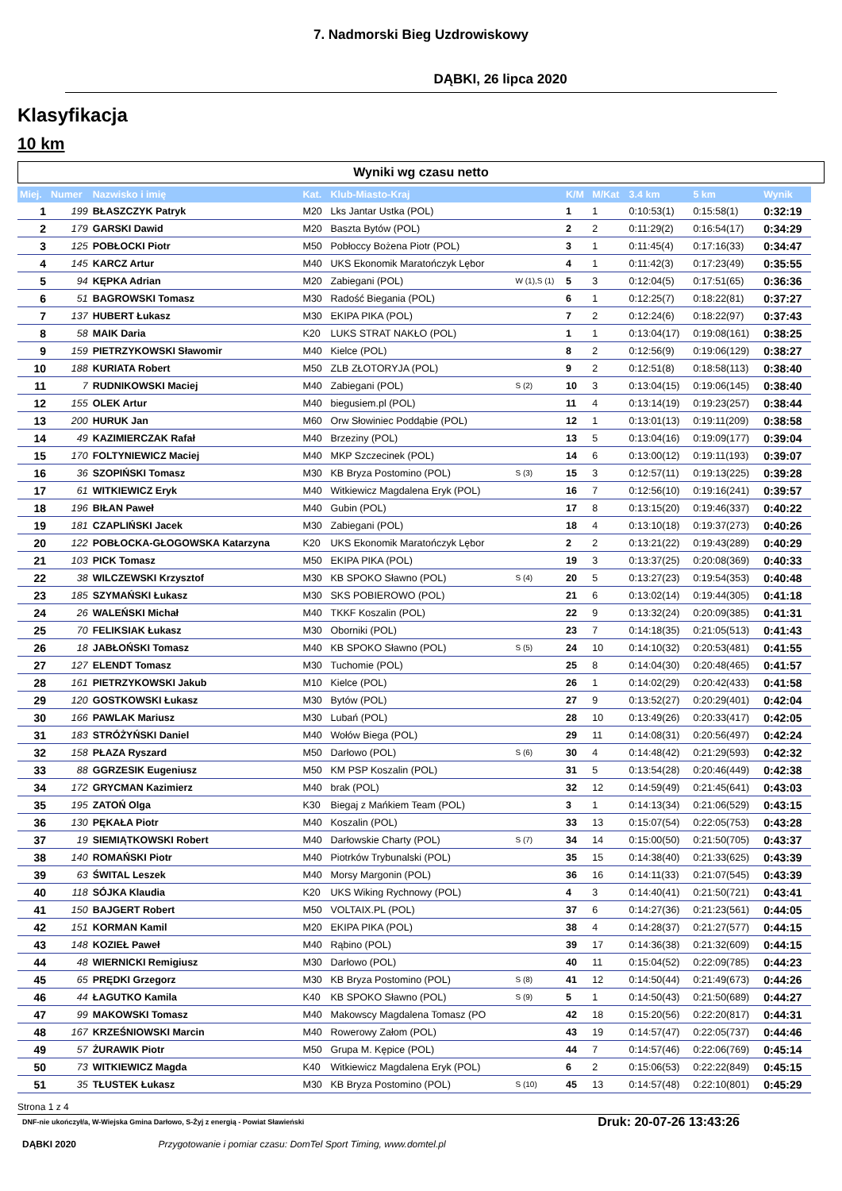7. Nadmorski Bieg Uzdrowiskowy
DĄBKI, 26 lipca 2020
Klasyfikacja
10 km
Wyniki wg czasu netto
| Miej. | Numer | Nazwisko i imię | Kat. | Klub-Miasto-Kraj | | K/M | M/Kat | 3.4 km | 5 km | Wynik |
| --- | --- | --- | --- | --- | --- | --- | --- | --- | --- | --- |
| 1 | 199 | BŁASZCZYK Patryk | M20 | Lks Jantar Ustka (POL) | | 1 | 1 | 0:10:53(1) | 0:15:58(1) | 0:32:19 |
| 2 | 179 | GARSKI Dawid | M20 | Baszta Bytów (POL) | | 2 | 2 | 0:11:29(2) | 0:16:54(17) | 0:34:29 |
| 3 | 125 | POBŁOCKI Piotr | M50 | Pobłoccy Bożena Piotr (POL) | | 3 | 1 | 0:11:45(4) | 0:17:16(33) | 0:34:47 |
| 4 | 145 | KARCZ Artur | M40 | UKS Ekonomik Maratończyk Lębor | | 4 | 1 | 0:11:42(3) | 0:17:23(49) | 0:35:55 |
| 5 | 94 | KĘPKA Adrian | M20 | Zabiegani (POL) | W (1),S (1) | 5 | 3 | 0:12:04(5) | 0:17:51(65) | 0:36:36 |
| 6 | 51 | BAGROWSKI Tomasz | M30 | Radość Biegania (POL) | | 6 | 1 | 0:12:25(7) | 0:18:22(81) | 0:37:27 |
| 7 | 137 | HUBERT Łukasz | M30 | EKIPA PIKA (POL) | | 7 | 2 | 0:12:24(6) | 0:18:22(97) | 0:37:43 |
| 8 | 58 | MAIK Daria | K20 | LUKS STRAT NAKŁO (POL) | | 1 | 1 | 0:13:04(17) | 0:19:08(161) | 0:38:25 |
| 9 | 159 | PIETRZYKOWSKI Sławomir | M40 | Kielce (POL) | | 8 | 2 | 0:12:56(9) | 0:19:06(129) | 0:38:27 |
| 10 | 188 | KURIATA Robert | M50 | ZLB ZŁOTORYJA (POL) | | 9 | 2 | 0:12:51(8) | 0:18:58(113) | 0:38:40 |
| 11 | 7 | RUDNIKOWSKI Maciej | M40 | Zabiegani (POL) | S (2) | 10 | 3 | 0:13:04(15) | 0:19:06(145) | 0:38:40 |
| 12 | 155 | OLEK Artur | M40 | biegusiem.pl (POL) | | 11 | 4 | 0:13:14(19) | 0:19:23(257) | 0:38:44 |
| 13 | 200 | HURUK Jan | M60 | Orw Słowiniec Poddąbie (POL) | | 12 | 1 | 0:13:01(13) | 0:19:11(209) | 0:38:58 |
| 14 | 49 | KAZIMIERCZAK Rafał | M40 | Brzeziny (POL) | | 13 | 5 | 0:13:04(16) | 0:19:09(177) | 0:39:04 |
| 15 | 170 | FOLTYNIEWICZ Maciej | M40 | MKP Szczecinek (POL) | | 14 | 6 | 0:13:00(12) | 0:19:11(193) | 0:39:07 |
| 16 | 36 | SZOPIŃSKI Tomasz | M30 | KB Bryza Postomino (POL) | S (3) | 15 | 3 | 0:12:57(11) | 0:19:13(225) | 0:39:28 |
| 17 | 61 | WITKIEWICZ Eryk | M40 | Witkiewicz Magdalena Eryk (POL) | | 16 | 7 | 0:12:56(10) | 0:19:16(241) | 0:39:57 |
| 18 | 196 | BIŁAN Paweł | M40 | Gubin (POL) | | 17 | 8 | 0:13:15(20) | 0:19:46(337) | 0:40:22 |
| 19 | 181 | CZAPLIŃSKI Jacek | M30 | Zabiegani (POL) | | 18 | 4 | 0:13:10(18) | 0:19:37(273) | 0:40:26 |
| 20 | 122 | POBŁOCKA-GŁOGOWSKA Katarzyna | K20 | UKS Ekonomik Maratończyk Lębor | | 2 | 2 | 0:13:21(22) | 0:19:43(289) | 0:40:29 |
| 21 | 103 | PICK Tomasz | M50 | EKIPA PIKA (POL) | | 19 | 3 | 0:13:37(25) | 0:20:08(369) | 0:40:33 |
| 22 | 38 | WILCZEWSKI Krzysztof | M30 | KB SPOKO Sławno (POL) | S (4) | 20 | 5 | 0:13:27(23) | 0:19:54(353) | 0:40:48 |
| 23 | 185 | SZYMAŃSKI Łukasz | M30 | SKS POBIEROWO (POL) | | 21 | 6 | 0:13:02(14) | 0:19:44(305) | 0:41:18 |
| 24 | 26 | WALEŃSKI Michał | M40 | TKKF Koszalin (POL) | | 22 | 9 | 0:13:32(24) | 0:20:09(385) | 0:41:31 |
| 25 | 70 | FELIKSIAK Łukasz | M30 | Oborniki (POL) | | 23 | 7 | 0:14:18(35) | 0:21:05(513) | 0:41:43 |
| 26 | 18 | JABŁOŃSKI Tomasz | M40 | KB SPOKO Sławno (POL) | S (5) | 24 | 10 | 0:14:10(32) | 0:20:53(481) | 0:41:55 |
| 27 | 127 | ELENDT Tomasz | M30 | Tuchomie (POL) | | 25 | 8 | 0:14:04(30) | 0:20:48(465) | 0:41:57 |
| 28 | 161 | PIETRZYKOWSKI Jakub | M10 | Kielce (POL) | | 26 | 1 | 0:14:02(29) | 0:20:42(433) | 0:41:58 |
| 29 | 120 | GOSTKOWSKI Łukasz | M30 | Bytów (POL) | | 27 | 9 | 0:13:52(27) | 0:20:29(401) | 0:42:04 |
| 30 | 166 | PAWLAK Mariusz | M30 | Lubań (POL) | | 28 | 10 | 0:13:49(26) | 0:20:33(417) | 0:42:05 |
| 31 | 183 | STRÓŻYŃSKI Daniel | M40 | Wołów Biega (POL) | | 29 | 11 | 0:14:08(31) | 0:20:56(497) | 0:42:24 |
| 32 | 158 | PŁAZA Ryszard | M50 | Darłowo (POL) | S (6) | 30 | 4 | 0:14:48(42) | 0:21:29(593) | 0:42:32 |
| 33 | 88 | GGRZESIK Eugeniusz | M50 | KM PSP Koszalin (POL) | | 31 | 5 | 0:13:54(28) | 0:20:46(449) | 0:42:38 |
| 34 | 172 | GRYCMAN Kazimierz | M40 | brak (POL) | | 32 | 12 | 0:14:59(49) | 0:21:45(641) | 0:43:03 |
| 35 | 195 | ZATOŃ Olga | K30 | Biegaj z Mańkiem Team (POL) | | 3 | 1 | 0:14:13(34) | 0:21:06(529) | 0:43:15 |
| 36 | 130 | PĘKAŁA Piotr | M40 | Koszalin (POL) | | 33 | 13 | 0:15:07(54) | 0:22:05(753) | 0:43:28 |
| 37 | 19 | SIEMIĄTKOWSKI Robert | M40 | Darłowskie Charty (POL) | S (7) | 34 | 14 | 0:15:00(50) | 0:21:50(705) | 0:43:37 |
| 38 | 140 | ROMAŃSKI Piotr | M40 | Piotrków Trybunalski (POL) | | 35 | 15 | 0:14:38(40) | 0:21:33(625) | 0:43:39 |
| 39 | 63 | ŚWITAL Leszek | M40 | Morsy Margonin (POL) | | 36 | 16 | 0:14:11(33) | 0:21:07(545) | 0:43:39 |
| 40 | 118 | SÓJKA Klaudia | K20 | UKS Wiking Rychnowy (POL) | | 4 | 3 | 0:14:40(41) | 0:21:50(721) | 0:43:41 |
| 41 | 150 | BAJGERT Robert | M50 | VOLTAIX.PL (POL) | | 37 | 6 | 0:14:27(36) | 0:21:23(561) | 0:44:05 |
| 42 | 151 | KORMAN Kamil | M20 | EKIPA PIKA (POL) | | 38 | 4 | 0:14:28(37) | 0:21:27(577) | 0:44:15 |
| 43 | 148 | KOZIEŁ Paweł | M40 | Rąbino (POL) | | 39 | 17 | 0:14:36(38) | 0:21:32(609) | 0:44:15 |
| 44 | 48 | WIERNICKI Remigiusz | M30 | Darłowo (POL) | | 40 | 11 | 0:15:04(52) | 0:22:09(785) | 0:44:23 |
| 45 | 65 | PRĘDKI Grzegorz | M30 | KB Bryza Postomino (POL) | S (8) | 41 | 12 | 0:14:50(44) | 0:21:49(673) | 0:44:26 |
| 46 | 44 | ŁAGUTKO Kamila | K40 | KB SPOKO Sławno (POL) | S (9) | 5 | 1 | 0:14:50(43) | 0:21:50(689) | 0:44:27 |
| 47 | 99 | MAKOWSKI Tomasz | M40 | Makowscy Magdalena Tomasz (PO | | 42 | 18 | 0:15:20(56) | 0:22:20(817) | 0:44:31 |
| 48 | 167 | KRZEŚNIOWSKI Marcin | M40 | Rowerowy Załom (POL) | | 43 | 19 | 0:14:57(47) | 0:22:05(737) | 0:44:46 |
| 49 | 57 | ŻURAWIK Piotr | M50 | Grupa M. Kępice (POL) | | 44 | 7 | 0:14:57(46) | 0:22:06(769) | 0:45:14 |
| 50 | 73 | WITKIEWICZ Magda | K40 | Witkiewicz Magdalena Eryk (POL) | | 6 | 2 | 0:15:06(53) | 0:22:22(849) | 0:45:15 |
| 51 | 35 | TŁUSTEK Łukasz | M30 | KB Bryza Postomino (POL) | S (10) | 45 | 13 | 0:14:57(48) | 0:22:10(801) | 0:45:29 |
Strona 1 z 4
DNF-nie ukończył/a, W-Wiejska Gmina Darłowo, S-Żyj z energią - Powiat Sławieński Druk: 20-07-26 13:43:26
DĄBKI 2020 Przygotowanie i pomiar czasu: DomTel Sport Timing, www.domtel.pl